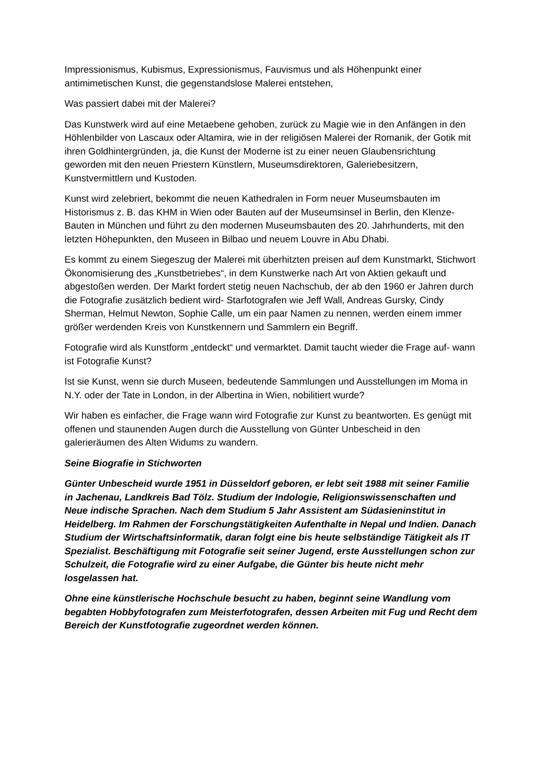Impressionismus, Kubismus, Expressionismus, Fauvismus und als Höhenpunkt einer antimimetischen Kunst, die gegenstandslose Malerei entstehen,
Was passiert dabei mit der Malerei?
Das Kunstwerk wird auf eine Metaebene gehoben, zurück zu Magie wie in den Anfängen in den Höhlenbilder von Lascaux oder Altamira, wie in der religiösen Malerei der Romanik, der Gotik mit ihren Goldhintergründen, ja, die Kunst der Moderne ist zu einer neuen Glaubensrichtung geworden mit den neuen Priestern Künstlern, Museumsdirektoren, Galeriebesitzern, Kunstvermittlern und Kustoden.
Kunst wird zelebriert, bekommt die neuen Kathedralen in Form neuer Museumsbauten im Historismus z. B. das KHM in Wien oder Bauten auf der Museumsinsel in Berlin, den Klenze-Bauten in München und führt zu den modernen Museumsbauten des 20. Jahrhunderts, mit den letzten Höhepunkten, den Museen in Bilbao und neuem Louvre in Abu Dhabi.
Es kommt zu einem Siegeszug der Malerei mit überhitzten preisen auf dem Kunstmarkt, Stichwort Ökonomisierung des „Kunstbetriebes“, in dem Kunstwerke nach Art von Aktien gekauft und abgestoßen werden. Der Markt fordert stetig neuen Nachschub, der ab den 1960 er Jahren durch die Fotografie zusätzlich bedient wird- Starfotografen wie Jeff Wall, Andreas Gursky, Cindy Sherman, Helmut Newton, Sophie Calle, um ein paar Namen zu nennen, werden einem immer größer werdenden Kreis von Kunstkennern und Sammlern ein Begriff.
Fotografie wird als Kunstform „entdeckt“ und vermarktet. Damit taucht wieder die Frage auf- wann ist Fotografie Kunst?
Ist sie Kunst, wenn sie durch Museen, bedeutende Sammlungen und Ausstellungen im Moma in N.Y. oder der Tate in London, in der Albertina in Wien, nobilitiert wurde?
Wir haben es einfacher, die Frage wann wird Fotografie zur Kunst zu beantworten. Es genügt mit offenen und staunenden Augen durch die Ausstellung von Günter Unbescheid in den galerieräumen des Alten Widums zu wandern.
Seine Biografie in Stichworten
Günter Unbescheid wurde 1951 in Düsseldorf geboren, er lebt seit 1988 mit seiner Familie in Jachenau, Landkreis Bad Tölz. Studium der Indologie, Religionswissenschaften und Neue indische Sprachen. Nach dem Studium 5 Jahr Assistent am Südasieninstitut in Heidelberg. Im Rahmen der Forschungstätigkeiten Aufenthalte in Nepal und Indien. Danach Studium der Wirtschaftsinformatik, daran folgt eine bis heute selbständige Tätigkeit als IT Spezialist. Beschäftigung mit Fotografie seit seiner Jugend, erste Ausstellungen schon zur Schulzeit, die Fotografie wird zu einer Aufgabe, die Günter bis heute nicht mehr losgelassen hat.
Ohne eine künstlerische Hochschule besucht zu haben, beginnt seine Wandlung vom begabten Hobbyfotografen zum Meisterfotografen, dessen Arbeiten mit Fug und Recht dem Bereich der Kunstfotografie zugeordnet werden können.